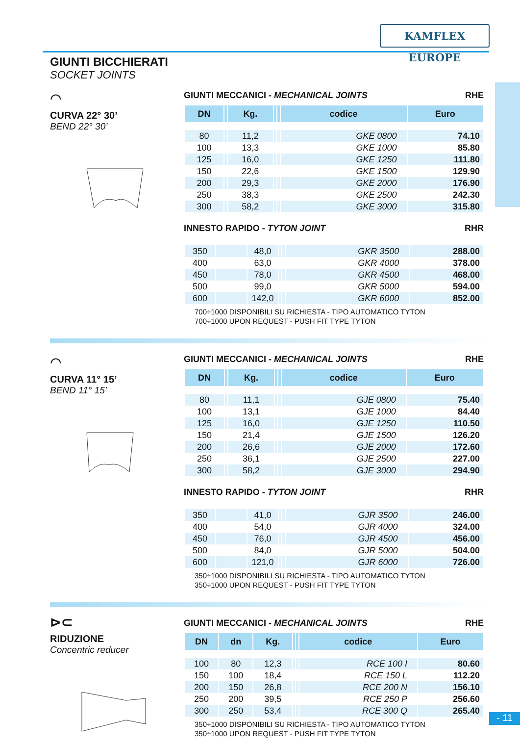KAMFLEX EUROPE
GIUNTI BICCHIERATI
SOCKET JOINTS
⌒
CURVA 22° 30’
BEND 22° 30’
GIUNTI MECCANICI - MECHANICAL JOINTS RHE
| DN | | Kg. | | | codice | Euro |
| --- | --- | --- | --- | --- | --- | --- |
| 80 | | 11,2 | | | GKE 0800 | 74.10 |
| 100 | | 13,3 | | | GKE 1000 | 85.80 |
| 125 | | 16,0 | | | GKE 1250 | 111.80 |
| 150 | | 22,6 | | | GKE 1500 | 129.90 |
| 200 | | 29,3 | | | GKE 2000 | 176.90 |
| 250 | | 38,3 | | | GKE 2500 | 242.30 |
| 300 | | 58,2 | | | GKE 3000 | 315.80 |
INNESTO RAPIDO - TYTON JOINT RHR
| 350 | | 48,0 | | | GKR 3500 | 288.00 |
| 400 | | 63,0 | | | GKR 4000 | 378.00 |
| 450 | | 78,0 | | | GKR 4500 | 468.00 |
| 500 | | 99,0 | | | GKR 5000 | 594.00 |
| 600 | | 142,0 | | | GKR 6000 | 852.00 |
700÷1000 DISPONIBILI SU RICHIESTA - TIPO AUTOMATICO TYTON
700÷1000 UPON REQUEST - PUSH FIT TYPE TYTON
⌒
CURVA 11° 15’
BEND 11° 15’
GIUNTI MECCANICI - MECHANICAL JOINTS RHE
| DN | | Kg. | | | codice | Euro |
| --- | --- | --- | --- | --- | --- | --- |
| 80 | | 11,1 | | | GJE 0800 | 75.40 |
| 100 | | 13,1 | | | GJE 1000 | 84.40 |
| 125 | | 16,0 | | | GJE 1250 | 110.50 |
| 150 | | 21,4 | | | GJE 1500 | 126.20 |
| 200 | | 26,6 | | | GJE 2000 | 172.60 |
| 250 | | 36,1 | | | GJE 2500 | 227.00 |
| 300 | | 58,2 | | | GJE 3000 | 294.90 |
INNESTO RAPIDO - TYTON JOINT RHR
| 350 | | 41,0 | | | GJR 3500 | 246.00 |
| 400 | | 54,0 | | | GJR 4000 | 324.00 |
| 450 | | 76,0 | | | GJR 4500 | 456.00 |
| 500 | | 84,0 | | | GJR 5000 | 504.00 |
| 600 | | 121,0 | | | GJR 6000 | 726.00 |
350÷1000 DISPONIBILI SU RICHIESTA - TIPO AUTOMATICO TYTON
350÷1000 UPON REQUEST - PUSH FIT TYPE TYTON
⊳⊂
RIDUZIONE
Concentric reducer
GIUNTI MECCANICI - MECHANICAL JOINTS RHE
| DN | dn | Kg. | | | codice | Euro |
| --- | --- | --- | --- | --- | --- | --- |
| 100 | 80 | 12,3 | | | RCE 100 I | 80.60 |
| 150 | 100 | 18,4 | | | RCE 150 L | 112.20 |
| 200 | 150 | 26,8 | | | RCE 200 N | 156.10 |
| 250 | 200 | 39,5 | | | RCE 250 P | 256.60 |
| 300 | 250 | 53,4 | | | RCE 300 Q | 265.40 |
350÷1000 DISPONIBILI SU RICHIESTA - TIPO AUTOMATICO TYTON
350÷1000 UPON REQUEST - PUSH FIT TYPE TYTON
- 11